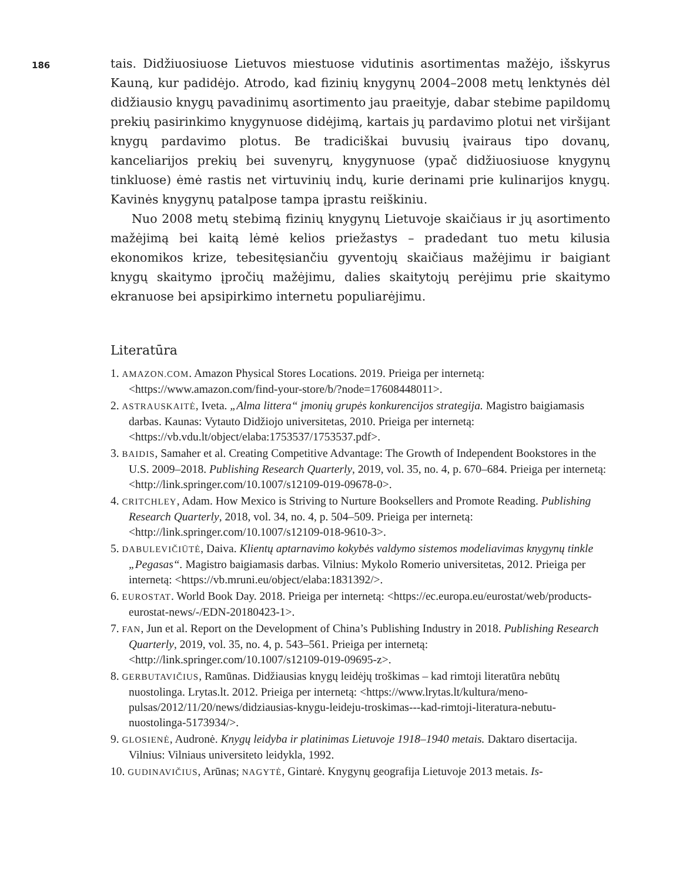186
tais. Didžiuosiuose Lietuvos miestuose vidutinis asortimentas mažėjo, išskyrus Kauną, kur padidėjo. Atrodo, kad fizinių knygynų 2004–2008 metų lenktynės dėl didžiausio knygų pavadinimų asortimento jau praeityje, dabar stebime papildomų prekių pasirinkimo knygynuose didėjimą, kartais jų pardavimo plotui net viršijant knygų pardavimo plotus. Be tradiciškai buvusių įvairaus tipo dovanų, kanceliarijos prekių bei suvenyrų, knygynuose (ypač didžiuosiuose knygynų tinkluose) ėmė rastis net virtuvinių indų, kurie derinami prie kulinarijos knygų. Kavinės knygynų patalpose tampa įprastu reiškiniu.
Nuo 2008 metų stebimą fizinių knygynų Lietuvoje skaičiaus ir jų asortimento mažėjimą bei kaitą lėmė kelios priežastys – pradedant tuo metu kilusia ekonomikos krize, tebesitęsiančiu gyventojų skaičiaus mažėjimu ir baigiant knygų skaitymo įpročių mažėjimu, dalies skaitytojų perėjimu prie skaitymo ekranuose bei apsipirkimo internetu populiarėjimu.
Literatūra
1. AMAZON.COM. Amazon Physical Stores Locations. 2019. Prieiga per internetą: <https://www.amazon.com/find-your-store/b/?node=17608448011>.
2. ASTRAUSKAITĖ, Iveta. „Alma littera“ įmonių grupės konkurencijos strategija. Magistro baigiamasis darbas. Kaunas: Vytauto Didžiojo universitetas, 2010. Prieiga per internetą: <https://vb.vdu.lt/object/elaba:1753537/1753537.pdf>.
3. BAIDIS, Samaher et al. Creating Competitive Advantage: The Growth of Independent Bookstores in the U.S. 2009–2018. Publishing Research Quarterly, 2019, vol. 35, no. 4, p. 670–684. Prieiga per internetą: <http://link.springer.com/10.1007/s12109-019-09678-0>.
4. CRITCHLEY, Adam. How Mexico is Striving to Nurture Booksellers and Promote Reading. Publishing Research Quarterly, 2018, vol. 34, no. 4, p. 504–509. Prieiga per internetą: <http://link.springer.com/10.1007/s12109-018-9610-3>.
5. DABULEVIČIŪTĖ, Daiva. Klientų aptarnavimo kokybės valdymo sistemos modeliavimas knygynų tinkle „Pegasas“. Magistro baigiamasis darbas. Vilnius: Mykolo Romerio universitetas, 2012. Prieiga per internetą: <https://vb.mruni.eu/object/elaba:1831392/>.
6. EUROSTAT. World Book Day. 2018. Prieiga per internetą: <https://ec.europa.eu/eurostat/web/products-eurostat-news/-/EDN-20180423-1>.
7. FAN, Jun et al. Report on the Development of China’s Publishing Industry in 2018. Publishing Research Quarterly, 2019, vol. 35, no. 4, p. 543–561. Prieiga per internetą: <http://link.springer.com/10.1007/s12109-019-09695-z>.
8. GERBUTAVIČIUS, Ramūnas. Didžiausias knygų leidėjų troškimas – kad rimtoji literatūra nebūtų nuostolinga. Lrytas.lt. 2012. Prieiga per internetą: <https://www.lrytas.lt/kultura/meno-pulsas/2012/11/20/news/didziausias-knygu-leideju-troskimas---kad-rimtoji-literatura-nebutu-nuostolinga-5173934/>.
9. GLOSIENĖ, Audronė. Knygų leidyba ir platinimas Lietuvoje 1918–1940 metais. Daktaro disertacija. Vilnius: Vilniaus universiteto leidykla, 1992.
10. GUDINAVIČIUS, Arūnas; NAGYTĖ, Gintarė. Knygynų geografija Lietuvoje 2013 metais. Is-